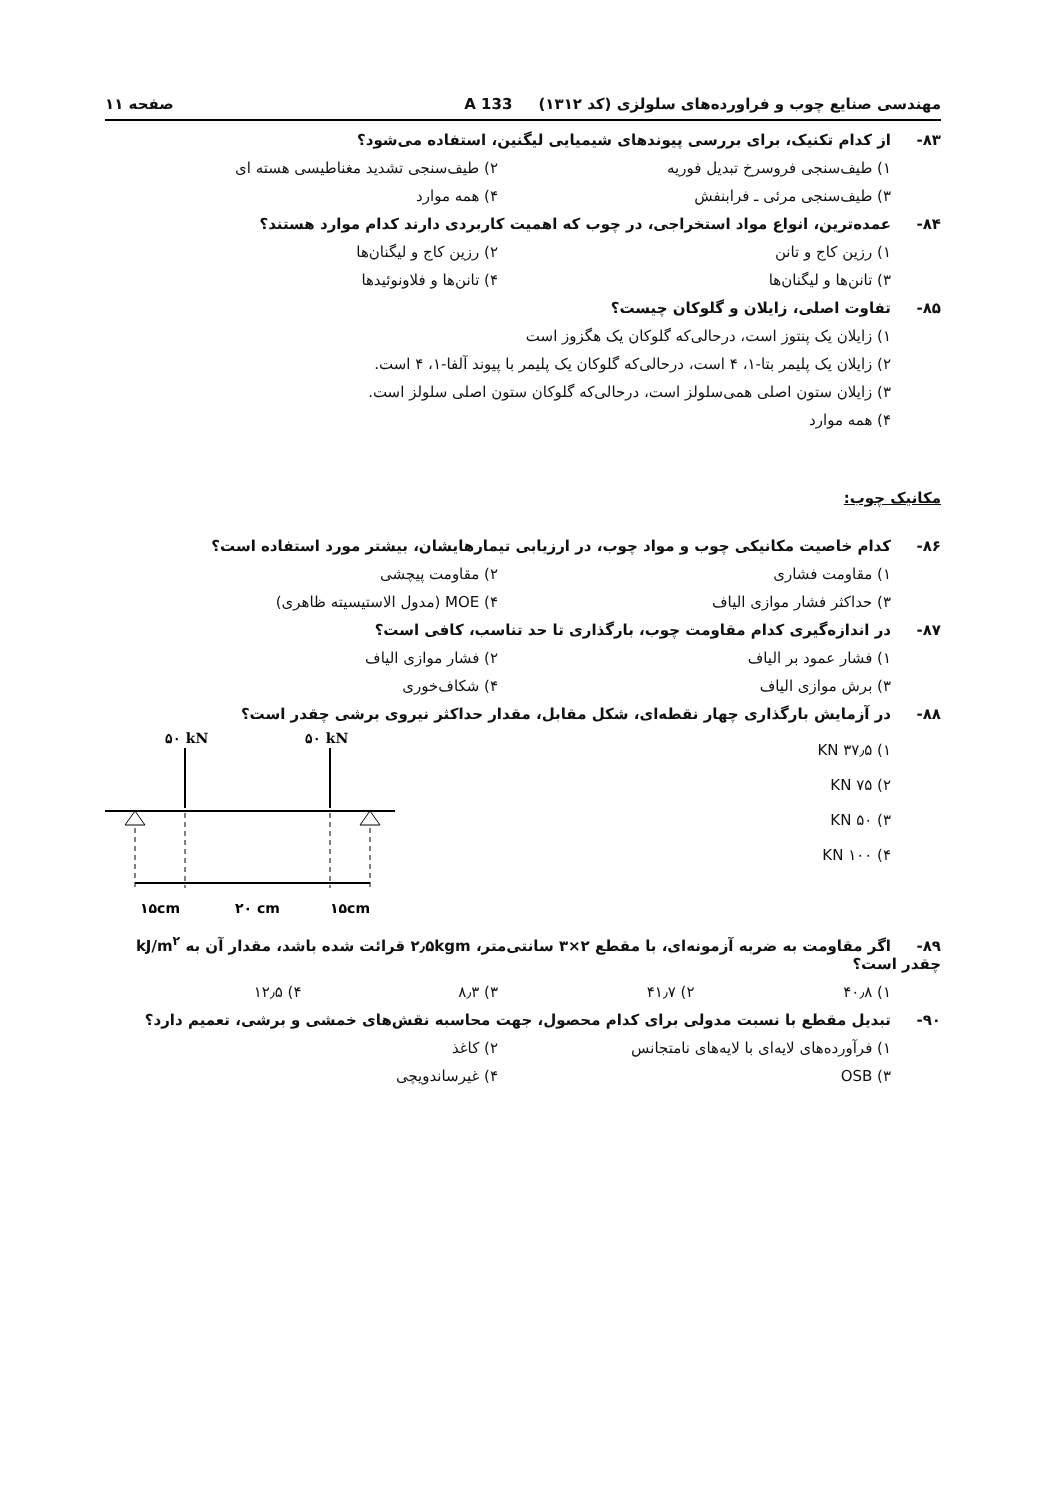مهندسی صنایع چوب و فراورده‌های سلولزی (کد ۱۳۱۲) 133 A صفحه ۱۱
۸۳- از کدام تکنیک، برای بررسی پیوندهای شیمیایی لیگنین، استفاده می‌شود؟
۱) طیف‌سنجی فروسرخ تبدیل فوریه
۲) طیف‌سنجی تشدید مغناطیسی هسته ای
۳) طیف‌سنجی مرئی ـ فرابنفش
۴) همه موارد
۸۴- عمده‌ترین، انواع مواد استخراجی، در چوب که اهمیت کاربردی دارند کدام موارد هستند؟
۱) رزین کاج و تانن
۲) رزین کاج و لیگنان‌ها
۳) تانن‌ها و لیگنان‌ها
۴) تانن‌ها و فلاونوئیدها
۸۵- تفاوت اصلی، زایلان و گلوکان چیست؟
۱) زایلان یک پنتوز است، درحالی‌که گلوکان یک هگزوز است
۲) زایلان یک پلیمر بتا-۱، ۴ است، درحالی‌که گلوکان یک پلیمر با پیوند آلفا-۱، ۴ است.
۳) زایلان ستون اصلی همی‌سلولز است، درحالی‌که گلوکان ستون اصلی سلولز است.
۴) همه موارد
مکانیک چوب:
۸۶- کدام خاصیت مکانیکی چوب و مواد چوب، در ارزیابی تیمارهایشان، بیشتر مورد استفاده است؟
۱) مقاومت فشاری
۲) مقاومت پیچشی
۳) حداکثر فشار موازی الیاف
۴) MOE (مدول الاستیسیته ظاهری)
۸۷- در اندازه‌گیری کدام مقاومت چوب، بارگذاری تا حد تناسب، کافی است؟
۱) فشار عمود بر الیاف
۲) فشار موازی الیاف
۳) برش موازی الیاف
۴) شکاف‌خوری
۸۸- در آزمایش بارگذاری چهار نقطه‌ای، شکل مقابل، مقدار حداکثر نیروی برشی چقدر است؟
۱) ۳۷٫۵ KN
۲) ۷۵ KN
۳) ۵۰ KN
۴) ۱۰۰ KN
۵۰ kN
۵۰ kN
۱۵cm
۲۰ cm
۱۵cm
۸۹- اگر مقاومت به ضربه آزمونه‌ای، با مقطع ۲×۳ سانتی‌متر، ۲٫۵kgm قرائت شده باشد، مقدار آن به kJ/m<sup>۲</sup> چقدر است؟
۱) ۴۰٫۸
۲) ۴۱٫۷
۳) ۸٫۳
۴) ۱۲٫۵
۹۰- تبدیل مقطع با نسبت مدولی برای کدام محصول، جهت محاسبه نقش‌های خمشی و برشی، تعمیم دارد؟
۱) فرآورده‌های لایه‌ای با لایه‌های نامتجانس
۲) کاغذ
۳) OSB
۴) غیرساندویچی